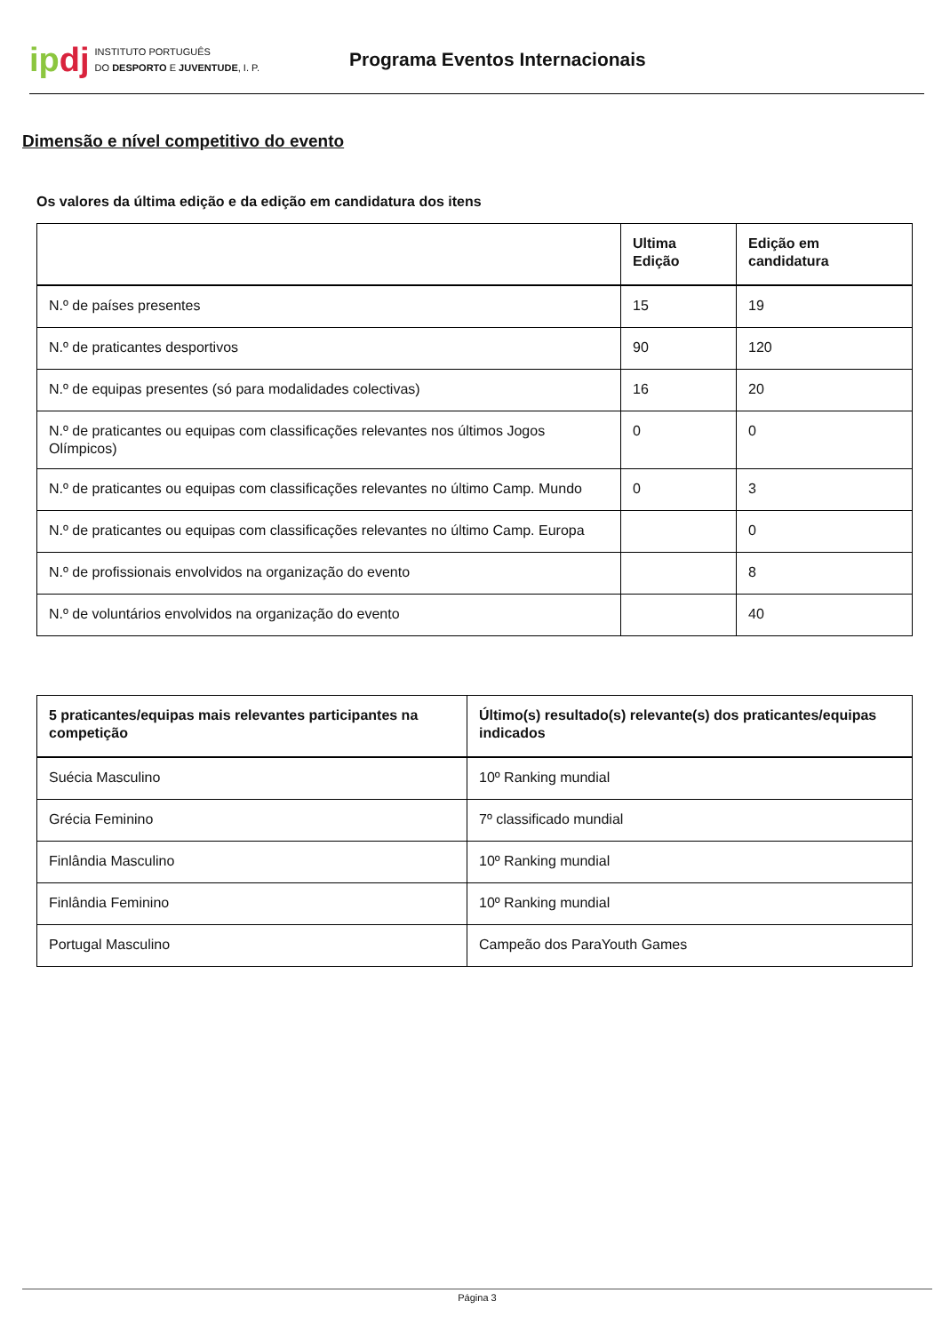ipdj
INSTITUTO PORTUGUÊS
DO DESPORTO E JUVENTUDE, I. P.
Programa Eventos Internacionais
Dimensão e nível competitivo do evento
Os valores da última edição e da edição em candidatura dos itens
| | Ultima Edição | Edição em candidatura |
| --- | --- | --- |
| N.º de países presentes | 15 | 19 |
| N.º de praticantes desportivos | 90 | 120 |
| N.º de equipas presentes (só para modalidades colectivas) | 16 | 20 |
| N.º de praticantes ou equipas com classificações relevantes nos últimos Jogos Olímpicos) | 0 | 0 |
| N.º de praticantes ou equipas com classificações relevantes no último Camp. Mundo | 0 | 3 |
| N.º de praticantes ou equipas com classificações relevantes no último Camp. Europa | | 0 |
| N.º de profissionais envolvidos na organização do evento | | 8 |
| N.º de voluntários envolvidos na organização do evento | | 40 |
| 5 praticantes/equipas mais relevantes participantes na competição | Último(s) resultado(s) relevante(s) dos praticantes/equipas indicados |
| --- | --- |
| Suécia Masculino | 10º Ranking mundial |
| Grécia Feminino | 7º classificado mundial |
| Finlândia Masculino | 10º Ranking mundial |
| Finlândia Feminino | 10º Ranking mundial |
| Portugal Masculino | Campeão dos ParaYouth Games |
Página 3